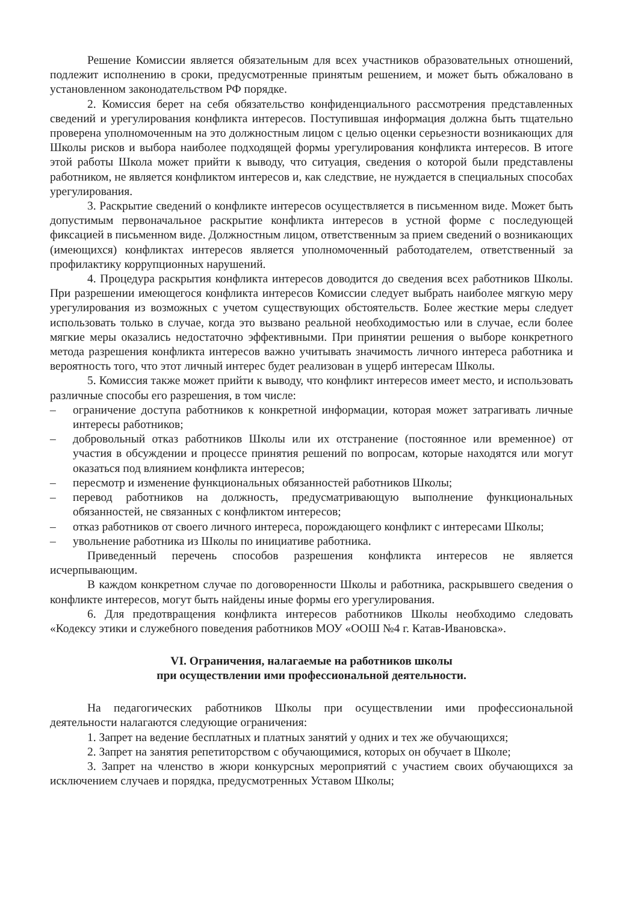Решение Комиссии является обязательным для всех участников образовательных отношений, подлежит исполнению в сроки, предусмотренные принятым решением, и может быть обжаловано в установленном законодательством РФ порядке.
2. Комиссия берет на себя обязательство конфиденциального рассмотрения представленных сведений и урегулирования конфликта интересов. Поступившая информация должна быть тщательно проверена уполномоченным на это должностным лицом с целью оценки серьезности возникающих для Школы рисков и выбора наиболее подходящей формы урегулирования конфликта интересов. В итоге этой работы Школа может прийти к выводу, что ситуация, сведения о которой были представлены работником, не является конфликтом интересов и, как следствие, не нуждается в специальных способах урегулирования.
3. Раскрытие сведений о конфликте интересов осуществляется в письменном виде. Может быть допустимым первоначальное раскрытие конфликта интересов в устной форме с последующей фиксацией в письменном виде. Должностным лицом, ответственным за прием сведений о возникающих (имеющихся) конфликтах интересов является уполномоченный работодателем, ответственный за профилактику коррупционных нарушений.
4. Процедура раскрытия конфликта интересов доводится до сведения всех работников Школы. При разрешении имеющегося конфликта интересов Комиссии следует выбрать наиболее мягкую меру урегулирования из возможных с учетом существующих обстоятельств. Более жесткие меры следует использовать только в случае, когда это вызвано реальной необходимостью или в случае, если более мягкие меры оказались недостаточно эффективными. При принятии решения о выборе конкретного метода разрешения конфликта интересов важно учитывать значимость личного интереса работника и вероятность того, что этот личный интерес будет реализован в ущерб интересам Школы.
5. Комиссия также может прийти к выводу, что конфликт интересов имеет место, и использовать различные способы его разрешения, в том числе:
– ограничение доступа работников к конкретной информации, которая может затрагивать личные интересы работников;
– добровольный отказ работников Школы или их отстранение (постоянное или временное) от участия в обсуждении и процессе принятия решений по вопросам, которые находятся или могут оказаться под влиянием конфликта интересов;
– пересмотр и изменение функциональных обязанностей работников Школы;
– перевод работников на должность, предусматривающую выполнение функциональных обязанностей, не связанных с конфликтом интересов;
– отказ работников от своего личного интереса, порождающего конфликт с интересами Школы;
– увольнение работника из Школы по инициативе работника.
Приведенный перечень способов разрешения конфликта интересов не является исчерпывающим.
В каждом конкретном случае по договоренности Школы и работника, раскрывшего сведения о конфликте интересов, могут быть найдены иные формы его урегулирования.
6. Для предотвращения конфликта интересов работников Школы необходимо следовать «Кодексу этики и служебного поведения работников МОУ «ООШ №4 г. Катав-Ивановска».
VI. Ограничения, налагаемые на работников школы
при осуществлении ими профессиональной деятельности.
На педагогических работников Школы при осуществлении ими профессиональной деятельности налагаются следующие ограничения:
1. Запрет на ведение бесплатных и платных занятий у одних и тех же обучающихся;
2. Запрет на занятия репетиторством с обучающимися, которых он обучает в Школе;
3. Запрет на членство в жюри конкурсных мероприятий с участием своих обучающихся за исключением случаев и порядка, предусмотренных Уставом Школы;